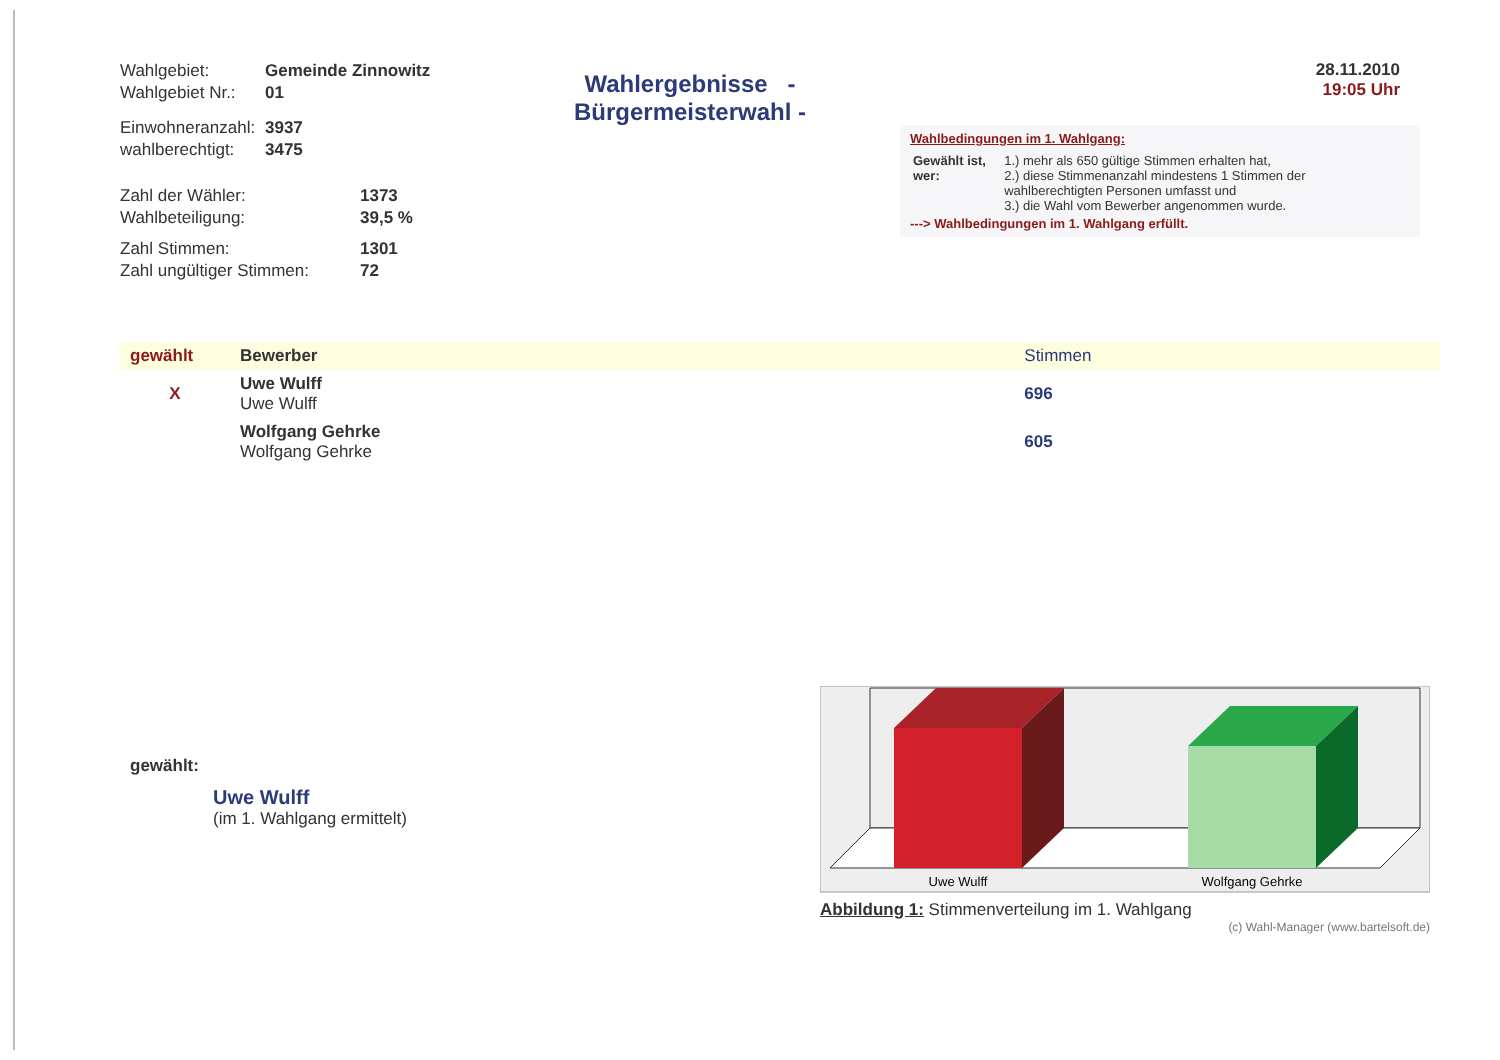| Wahlgebiet: | Gemeinde Zinnowitz |
| Wahlgebiet Nr.: | 01 |
| Einwohneranzahl: | 3937 |
| wahlberechtigt: | 3475 |
| Zahl der Wähler: | 1373 |
| Wahlbeteiligung: | 39,5 % |
| Zahl Stimmen: | 1301 |
| Zahl ungültiger Stimmen: | 72 |
Wahlergebnisse - Bürgermeisterwahl -
28.11.2010
19:05 Uhr
Wahlbedingungen im 1. Wahlgang:
| Gewählt ist, wer: | 1.) mehr als 650 gültige Stimmen erhalten hat, 2.) diese Stimmenanzahl mindestens 1 Stimmen der wahlberechtigten Personen umfasst und 3.) die Wahl vom Bewerber angenommen wurde. |
---> Wahlbedingungen im 1. Wahlgang erfüllt.
| gewählt | Bewerber | Stimmen |
| --- | --- | --- |
| X | Uwe Wulff Uwe Wulff | 696 |
| | Wolfgang Gehrke Wolfgang Gehrke | 605 |
gewählt:
Uwe Wulff
(im 1. Wahlgang ermittelt)
Uwe Wulff
Wolfgang Gehrke
Abbildung 1: Stimmenverteilung im 1. Wahlgang
(c) Wahl-Manager (www.bartelsoft.de)